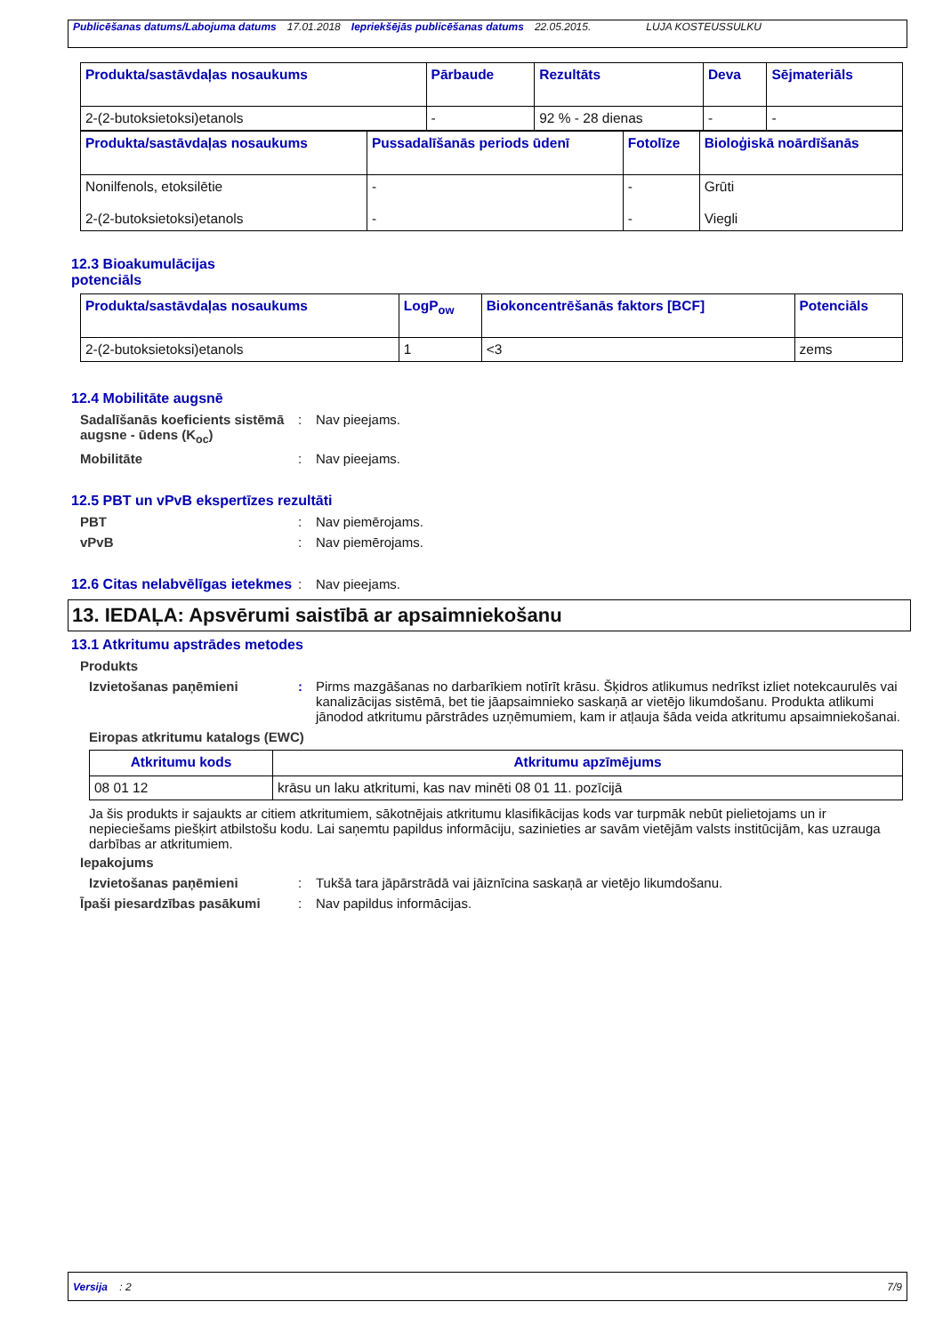Publicēšanas datums/Labojuma datums 17.01.2018 Iepriekšējās publicēšanas datums 22.05.2015. LUJA KOSTEUSSULKU
| Produkta/sastāvdaļas nosaukums | Pārbaude | Rezultāts | Deva | Sējmateriāls |
| --- | --- | --- | --- | --- |
| 2-(2-butoksietoksi)etanols | - | 92 % - 28 dienas | - | - |
| Produkta/sastāvdaļas nosaukums | Pussadalīšanās periods ūdenī | Fotolīze | Bioloģiskā noārdīšanās |
| --- | --- | --- | --- |
| Nonilfenols, etoksilētie 2-(2-butoksietoksi)etanols | - - | - - | Grūti Viegli |
12.3 Bioakumulācijas
potenciāls
| Produkta/sastāvdaļas nosaukums | LogP<sub>ow</sub> | Biokoncentrēšanās faktors [BCF] | Potenciāls |
| --- | --- | --- | --- |
| 2-(2-butoksietoksi)etanols | 1 | <3 | zems |
12.4 Mobilitāte augsnē
Sadalīšanās koeficients sistēmā augsne - ūdens (K<sub>oc</sub>)
: Nav pieejams.
Mobilitāte : Nav pieejams.
12.5 PBT un vPvB ekspertīzes rezultāti
PBT : Nav piemērojams.
vPvB : Nav piemērojams.
12.6 Citas nelabvēlīgas ietekmes
: Nav pieejams.
13. IEDAĻA: Apsvērumi saistībā ar apsaimniekošanu
13.1 Atkritumu apstrādes metodes
Produkts
Izvietošanas paņēmieni : Pirms mazgāšanas no darbarīkiem notīrīt krāsu. Šķidros atlikumus nedrīkst izliet notekcaurulēs vai kanalizācijas sistēmā, bet tie jāapsaimnieko saskaņā ar vietējo likumdošanu. Produkta atlikumi jānodod atkritumu pārstrādes uzņēmumiem, kam ir atļauja šāda veida atkritumu apsaimniekošanai.
Eiropas atkritumu katalogs (EWC)
| Atkritumu kods | Atkritumu apzīmējums |
| --- | --- |
| 08 01 12 | krāsu un laku atkritumi, kas nav minēti 08 01 11. pozīcijā |
Ja šis produkts ir sajaukts ar citiem atkritumiem, sākotnējais atkritumu klasifikācijas kods var turpmāk nebūt pielietojams un ir nepieciešams piešķirt atbilstošu kodu. Lai saņemtu papildus informāciju, sazinieties ar savām vietējām valsts institūcijām, kas uzrauga darbības ar atkritumiem.
Iepakojums
Izvietošanas paņēmieni : Tukšā tara jāpārstrādā vai jāiznīcina saskaņā ar vietējo likumdošanu.
Īpaši piesardzības pasākumi : Nav papildus informācijas.
Versija : 2 7/9